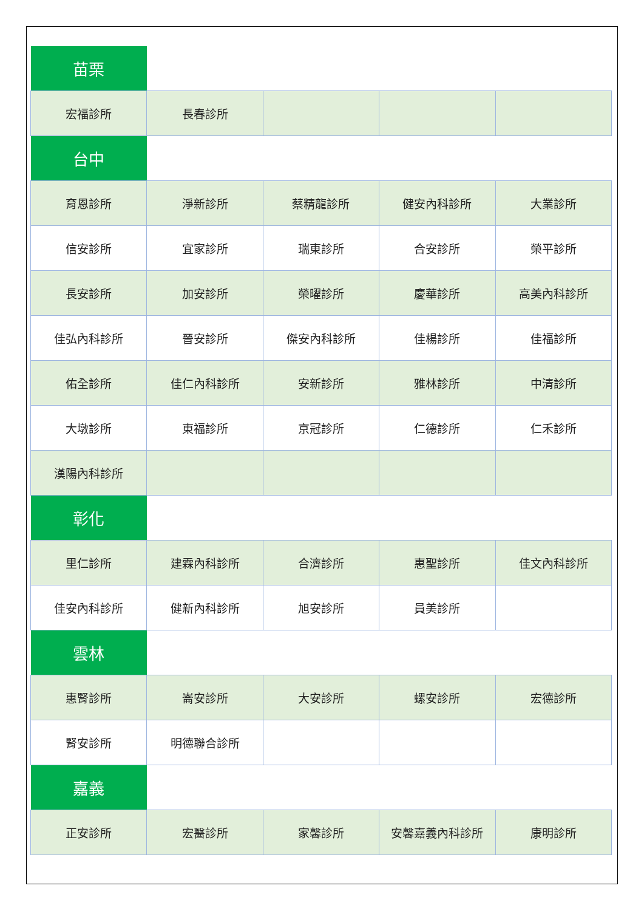| 苗栗 | | | | |
| 宏福診所 | 長春診所 | | | |
| 台中 | | | | |
| 育恩診所 | 淨新診所 | 蔡精龍診所 | 健安內科診所 | 大業診所 |
| 信安診所 | 宜家診所 | 瑞東診所 | 合安診所 | 榮平診所 |
| 長安診所 | 加安診所 | 榮曜診所 | 慶華診所 | 高美內科診所 |
| 佳弘內科診所 | 晉安診所 | 傑安內科診所 | 佳楊診所 | 佳福診所 |
| 佑全診所 | 佳仁內科診所 | 安新診所 | 雅林診所 | 中清診所 |
| 大墩診所 | 東福診所 | 京冠診所 | 仁德診所 | 仁禾診所 |
| 漢陽內科診所 | | | | |
| 彰化 | | | | |
| 里仁診所 | 建霖內科診所 | 合濟診所 | 惠聖診所 | 佳文內科診所 |
| 佳安內科診所 | 健新內科診所 | 旭安診所 | 員美診所 | |
| 雲林 | | | | |
| 惠腎診所 | 崙安診所 | 大安診所 | 螺安診所 | 宏德診所 |
| 腎安診所 | 明德聯合診所 | | | |
| 嘉義 | | | | |
| 正安診所 | 宏醫診所 | 家馨診所 | 安馨嘉義內科診所 | 康明診所 |